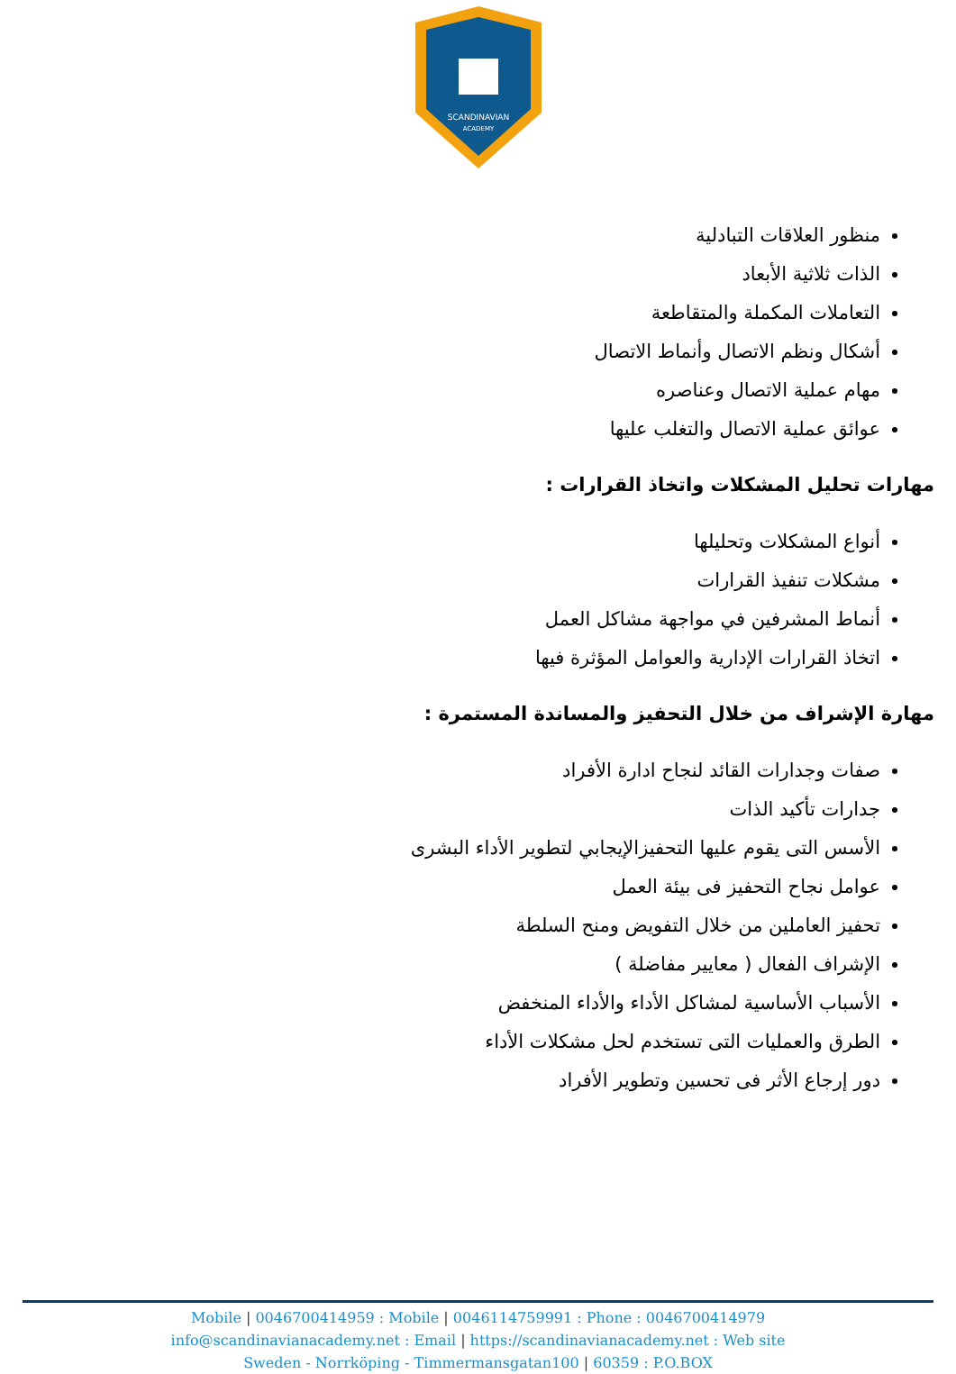SCANDINAVIAN
ACADEMY
منظور العلاقات التبادلية
الذات ثلاثية الأبعاد
التعاملات المكملة والمتقاطعة
أشكال ونظم الاتصال وأنماط الاتصال
مهام عملية الاتصال وعناصره
عوائق عملية الاتصال والتغلب عليها
مهارات تحليل المشكلات واتخاذ القرارات :
أنواع المشكلات وتحليلها
مشكلات تنفيذ القرارات
أنماط المشرفين في مواجهة مشاكل العمل
اتخاذ القرارات الإدارية والعوامل المؤثرة فيها
مهارة الإشراف من خلال التحفيز والمساندة المستمرة :
صفات وجدارات القائد لنجاح ادارة الأفراد
جدارات تأكيد الذات
الأسس التى يقوم عليها التحفيزالإيجابي لتطوير الأداء البشرى
عوامل نجاح التحفيز فى بيئة العمل
تحفيز العاملين من خلال التفويض ومنح السلطة
الإشراف الفعال ( معايير مفاضلة )
الأسباب الأساسية لمشاكل الأداء والأداء المنخفض
الطرق والعمليات التى تستخدم لحل مشكلات الأداء
دور إرجاع الأثر فى تحسين وتطوير الأفراد
Mobile | 0046700414959 : Mobile | 0046114759991 : Phone : 0046700414979
info@scandinavianacademy.net : Email | https://scandinavianacademy.net : Web site
Sweden - Norrköping - Timmermansgatan100 | 60359 : P.O.BOX